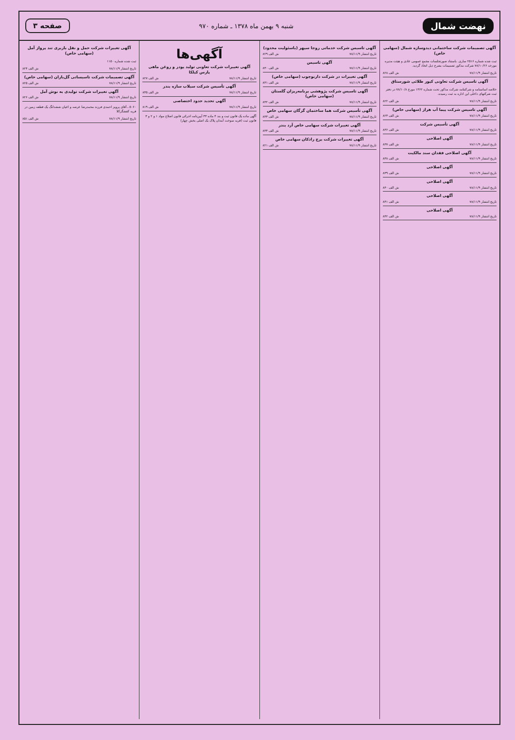نهضت شمال
شنبه ۹ بهمن ماه ۱۳۷۸ ـ شماره ۹۷۰
صفحه ۳
آگهی تصمیمات شرکت ساختمانی دیدوسازه شمال (سهامی خاص)
ثبت شده شماره ۲۵۱۶ ساری. باستناد صورتجلسات مجمع عمومی عادی و هیئت مدیره مورخه ۷۸/۱۰/۲۶ شرکت مذکور تصمیمات بشرح ذیل اتخاذ گردید.
تاریخ انتشار ۷۸/۱۱/۹ ش الف ۸۲۸
آگهی تاسیس شرکت تعاونی کپور طلائی شورستاق
خلاصه اساسنامه و شرکتنامه شرکت مذکور تحت شماره ۱۳۶۲ مورخ ۷۸/۱۰/۸ در دفتر ثبت شرکتهای داخلی این اداره به ثبت رسیده.
تاریخ انتشار ۷۸/۱۱/۹ ش الف ۸۲۲
آگهی تاسیس شرکت پیما آب هراز (سهامی خاص)
تاریخ انتشار ۷۸/۱۱/۹ ش الف ۸۲۳
آگهی تأسیس شرکت
تاریخ انتشار ۷۸/۱۱/۹ ش الف ۸۳۶
آگهی اصلاحی
تاریخ انتشار ۷۸/۱۱/۹ ش الف ۸۳۷
آگهی اصلاحی فقدان سند مالکیت
تاریخ انتشار ۷۸/۱۱/۹ ش الف ۸۳۸
آگهی اصلاحی
تاریخ انتشار ۷۸/۱۱/۹ ش الف ۸۳۹
آگهی اصلاحی
تاریخ انتشار ۷۸/۱۱/۹ ش الف ۸۴۰
آگهی اصلاحی
تاریخ انتشار ۷۸/۱۱/۹ ش الف ۸۴۱
آگهی اصلاحی
تاریخ انتشار ۷۸/۱۱/۹ ش الف ۸۴۲
آگهی تاسیس شرکت خدماتی روجا سپهر (باسئولیت محدود)
تاریخ انتشار ۷۸/۱۱/۹ ش الف ۸۲۹
آگهی تاسیس
تاریخ انتشار ۷۸/۱۱/۹ ش الف ۸۳۰
آگهی تغییرات در شرکت دارنوچوب (سهامی خاص)
تاریخ انتشار ۷۸/۱۱/۹ ش الف ۸۳۱
آگهی تاسیس شرکت پژوهشی برنامه‌ریزان گلستان (سهامی خاص)
تاریخ انتشار ۷۸/۱۱/۹ ش الف ۸۳۲
آگهی تأسیس شرکت هما ساختمان گرگان سهامی خاص
تاریخ انتشار ۷۸/۱۱/۹ ش الف ۸۳۳
آگهی تغییرات شرکت سهامی خاص آرد بندر
تاریخ انتشار ۷۸/۱۱/۹ ش الف ۸۳۴
آگهی تغییرات شرکت برج راذکان سهامی خاص
تاریخ انتشار ۷۸/۱۱/۹ ش الف ۸۲۱
آگهی‌ها
آگهی تغییرات شرکت تعاونی تولید پودر و روغن ماهی پارس کیلکا
تاریخ انتشار ۷۸/۱۱/۹ ش الف ۸۲۷
آگهی تأسیس شرکت سیلاب سازه بندر
تاریخ انتشار ۷۸/۱۱/۹ ش الف ۸۳۵
آگهی تحدید حدود اختصاصی
تاریخ انتشار ۷۸/۱۱/۹ ش الف ۸۱۹
آگهی ماده یک قانون ثبت و بند ۴ ماده ۳۳ آیین‌نامه اجرائی قانون اصلاح مواد ۱ و ۲ و ۳ قانون ثبت (قریه سوخت آبندان پلاک یک اصلی بخش چهار)
آگهی تغییرات شرکت حمل و نقل باربری تند پرواز آمل (سهامی خاص)
ثبت شده شماره ۱۱۵۰
تاریخ انتشار ۷۸/۱۱/۹ ش الف ۸۲۴
آگهی تصمیمات شرکت تاسیساتی گل‌باران (سهامی خاص)
تاریخ انتشار ۷۸/۱۱/۹ ش الف ۸۲۵
آگهی تغییرات شرکت تولیدی به نوش آمل
تاریخ انتشار ۷۸/۱۱/۹ ش الف ۸۲۶
۵۰۶۰ ـ آقای پرویز احمدی فرزند محمدرضا عرصه و اعیان ششدانگ یک قطعه زمین در قریه کفشگرکلا
تاریخ انتشار ۷۸/۱۱/۹ ش الف ۸۵۱